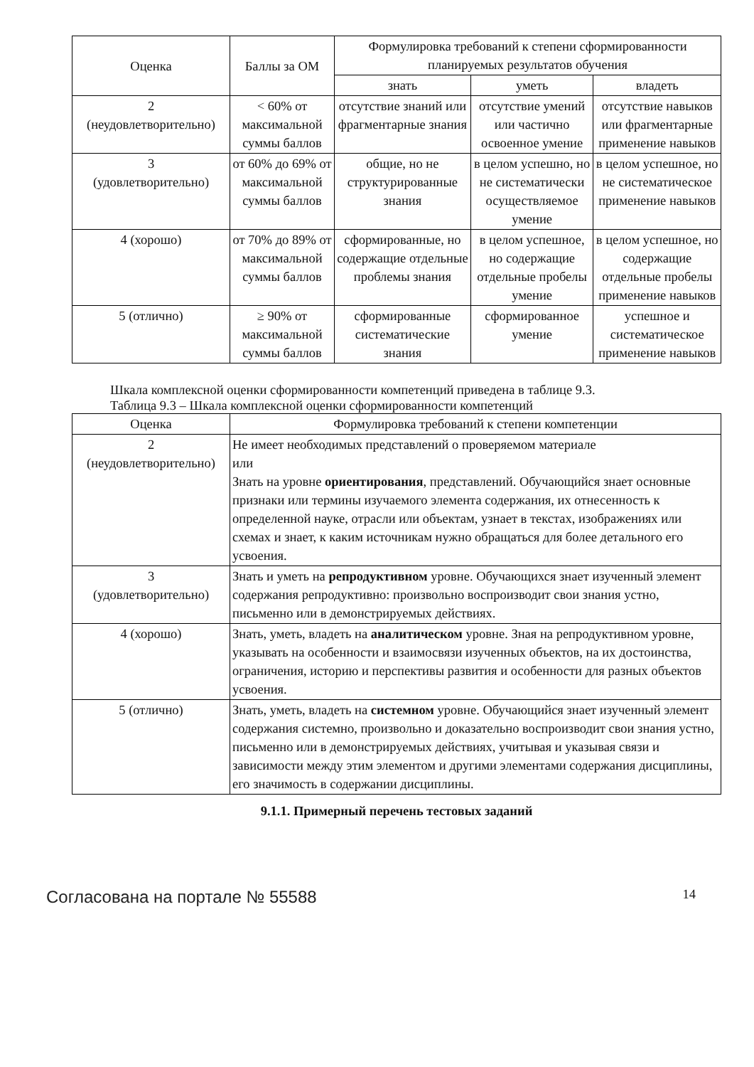| Оценка | Баллы за ОМ | Формулировка требований к степени сформированности планируемых результатов обучения | | |
| --- | --- | --- | --- | --- |
| | | знать | уметь | владеть |
| 2 (неудовлетворительно) | < 60% от максимальной суммы баллов | отсутствие знаний или фрагментарные знания | отсутствие умений или частично освоенное умение | отсутствие навыков или фрагментарные применение навыков |
| 3 (удовлетворительно) | от 60% до 69% от максимальной суммы баллов | общие, но не структурированные знания | в целом успешно, но не систематически осуществляемое умение | в целом успешное, но не систематическое применение навыков |
| 4 (хорошо) | от 70% до 89% от максимальной суммы баллов | сформированные, но содержащие отдельные проблемы знания | в целом успешное, но содержащие отдельные пробелы умение | в целом успешное, но содержащие отдельные пробелы применение навыков |
| 5 (отлично) | ≥ 90% от максимальной суммы баллов | сформированные систематические знания | сформированное умение | успешное и систематическое применение навыков |
Шкала комплексной оценки сформированности компетенций приведена в таблице 9.3.
Таблица 9.3 – Шкала комплексной оценки сформированности компетенций
| Оценка | Формулировка требований к степени компетенции |
| --- | --- |
| 2 (неудовлетворительно) | Не имеет необходимых представлений о проверяемом материале или Знать на уровне ориентирования , представлений. Обучающийся знает основные признаки или термины изучаемого элемента содержания, их отнесенность к определенной науке, отрасли или объектам, узнает в текстах, изображениях или схемах и знает, к каким источникам нужно обращаться для более детального его усвоения. |
| 3 (удовлетворительно) | Знать и уметь на репродуктивном уровне. Обучающихся знает изученный элемент содержания репродуктивно: произвольно воспроизводит свои знания устно, письменно или в демонстрируемых действиях. |
| 4 (хорошо) | Знать, уметь, владеть на аналитическом уровне. Зная на репродуктивном уровне, указывать на особенности и взаимосвязи изученных объектов, на их достоинства, ограничения, историю и перспективы развития и особенности для разных объектов усвоения. |
| 5 (отлично) | Знать, уметь, владеть на системном уровне. Обучающийся знает изученный элемент содержания системно, произвольно и доказательно воспроизводит свои знания устно, письменно или в демонстрируемых действиях, учитывая и указывая связи и зависимости между этим элементом и другими элементами содержания дисциплины, его значимость в содержании дисциплины. |
9.1.1. Примерный перечень тестовых заданий
Согласована на портале № 55588 14